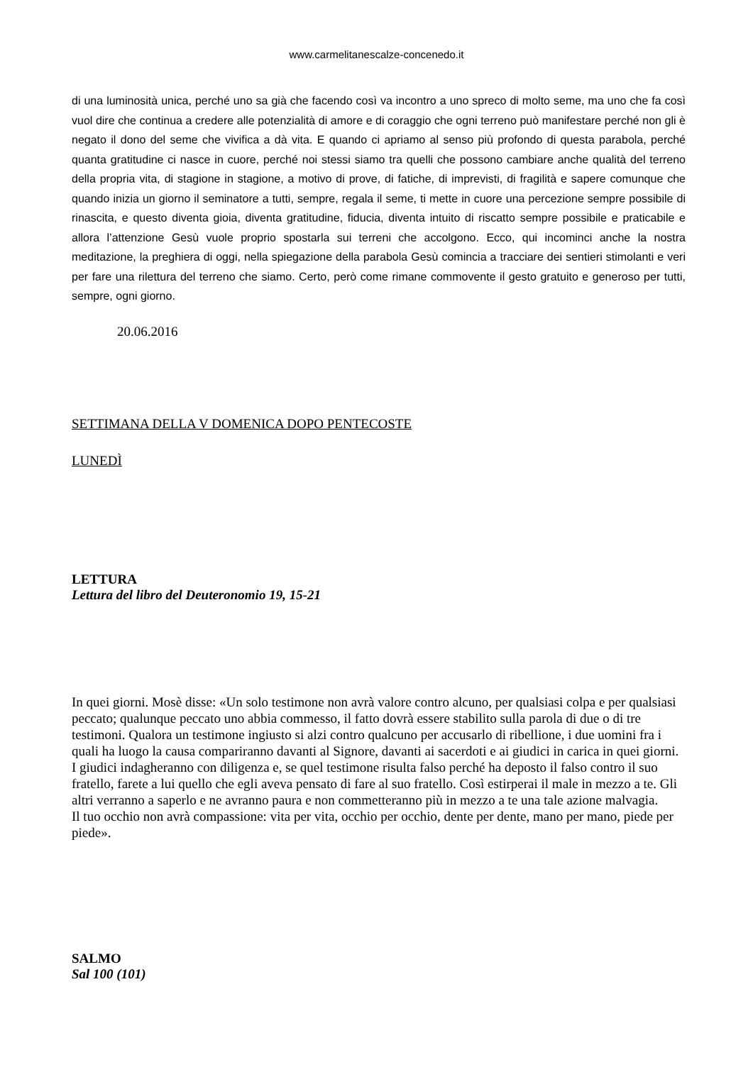www.carmelitanescalze-concenedo.it
di una luminosità unica, perché uno sa già che facendo così va incontro a uno spreco di molto seme, ma uno che fa così vuol dire che continua a credere alle potenzialità di amore e di coraggio che ogni terreno può manifestare perché non gli è negato il dono del seme che vivifica a dà vita. E quando ci apriamo al senso più profondo di questa parabola, perché quanta gratitudine ci nasce in cuore, perché noi stessi siamo tra quelli che possono cambiare anche qualità del terreno della propria vita, di stagione in stagione, a motivo di prove, di fatiche, di imprevisti, di fragilità e sapere comunque che quando inizia un giorno il seminatore a tutti, sempre, regala il seme, ti mette in cuore una percezione sempre possibile di rinascita, e questo diventa gioia, diventa gratitudine, fiducia, diventa intuito di riscatto sempre possibile e praticabile e allora l’attenzione Gesù vuole proprio spostarla sui terreni che accolgono. Ecco, qui incominci anche la nostra meditazione, la preghiera di oggi, nella spiegazione della parabola Gesù comincia a tracciare dei sentieri stimolanti e veri per fare una rilettura del terreno che siamo. Certo, però come rimane commovente il gesto gratuito e generoso per tutti, sempre, ogni giorno.
20.06.2016
SETTIMANA DELLA V DOMENICA DOPO PENTECOSTE
LUNEDÌ
LETTURA
Lettura del libro del Deuteronomio 19, 15-21
In quei giorni. Mosè disse: «Un solo testimone non avrà valore contro alcuno, per qualsiasi colpa e per qualsiasi peccato; qualunque peccato uno abbia commesso, il fatto dovrà essere stabilito sulla parola di due o di tre testimoni. Qualora un testimone ingiusto si alzi contro qualcuno per accusarlo di ribellione, i due uomini fra i quali ha luogo la causa compariranno davanti al Signore, davanti ai sacerdoti e ai giudici in carica in quei giorni. I giudici indagheranno con diligenza e, se quel testimone risulta falso perché ha deposto il falso contro il suo fratello, farete a lui quello che egli aveva pensato di fare al suo fratello. Così estirperai il male in mezzo a te. Gli altri verranno a saperlo e ne avranno paura e non commetteranno più in mezzo a te una tale azione malvagia.
Il tuo occhio non avrà compassione: vita per vita, occhio per occhio, dente per dente, mano per mano, piede per piede».
SALMO
Sal 100 (101)